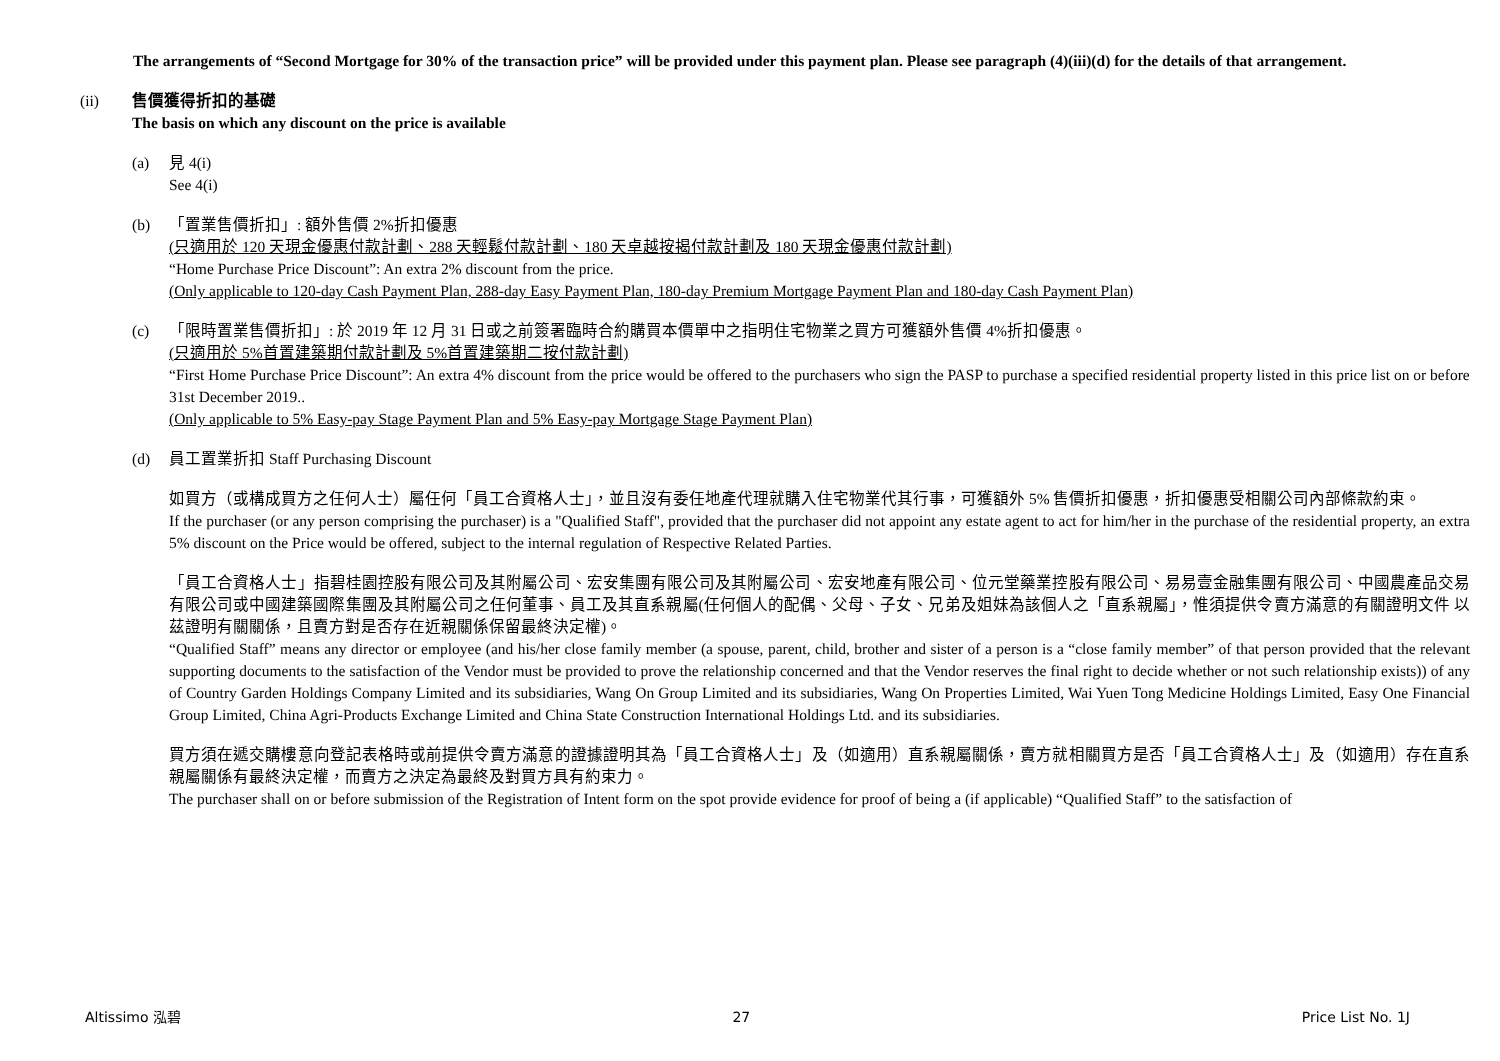The arrangements of “Second Mortgage for 30% of the transaction price” will be provided under this payment plan. Please see paragraph (4)(iii)(d) for the details of that arrangement.
(ii) 售價獲得折扣的基礎
The basis on which any discount on the price is available
(a) 見 4(i)
See 4(i)
(b) 「置業售價折扣」: 額外售價 2%折扣優惠
(只適用於 120 天現金優惠付款計劃、288 天輕鬆付款計劃、180 天卓越按揭付款計劃及 180 天現金優惠付款計劃)
“Home Purchase Price Discount”: An extra 2% discount from the price.
(Only applicable to 120-day Cash Payment Plan, 288-day Easy Payment Plan, 180-day Premium Mortgage Payment Plan and 180-day Cash Payment Plan)
(c) 「限時置業售價折扣」: 於 2019 年 12 月 31 日或之前簽署臨時合約購買本價單中之指明住宅物業之買方可獲額外售價 4%折扣優惠。
(只適用於 5%首置建築期付款計劃及 5%首置建築期二按付款計劃)
“First Home Purchase Price Discount”: An extra 4% discount from the price would be offered to the purchasers who sign the PASP to purchase a specified residential property listed in this price list on or before 31st December 2019..
(Only applicable to 5% Easy-pay Stage Payment Plan and 5% Easy-pay Mortgage Stage Payment Plan)
(d) 員工置業折扣 Staff Purchasing Discount
如買方（或構成買方之任何人士）屬任何「員工合資格人士」，並且沒有委任地產代理就購入住宅物業代其行事，可獲額外 5% 售價折扣優惠，折扣優惠受相關公司內部條款約束。
If the purchaser (or any person comprising the purchaser) is a "Qualified Staff", provided that the purchaser did not appoint any estate agent to act for him/her in the purchase of the residential property, an extra 5% discount on the Price would be offered, subject to the internal regulation of Respective Related Parties.
「員工合資格人士」指碧桂園控股有限公司及其附屬公司、宏安集團有限公司及其附屬公司、宏安地產有限公司、位元堂藥業控股有限公司、易易壹金融集團有限公司、中國農產品交易有限公司或中國建築國際集團及其附屬公司之任何董事、員工及其直系親屬(任何個人的配偶、父母、子女、兄弟及姐妹為該個人之「直系親屬」，惟須提供令賣方滿意的有關證明文件 以茲證明有關關係，且賣方對是否存在近親關係保留最終決定權)。
“Qualified Staff” means any director or employee (and his/her close family member (a spouse, parent, child, brother and sister of a person is a “close family member” of that person provided that the relevant supporting documents to the satisfaction of the Vendor must be provided to prove the relationship concerned and that the Vendor reserves the final right to decide whether or not such relationship exists)) of any of Country Garden Holdings Company Limited and its subsidiaries, Wang On Group Limited and its subsidiaries, Wang On Properties Limited, Wai Yuen Tong Medicine Holdings Limited, Easy One Financial Group Limited, China Agri-Products Exchange Limited and China State Construction International Holdings Ltd. and its subsidiaries.
買方須在遞交購樓意向登記表格時或前提供令賣方滿意的證據證明其為「員工合資格人士」及（如適用）直系親屬關係，賣方就相關買方是否「員工合資格人士」及（如適用）存在直系親屬關係有最終決定權，而賣方之決定為最終及對買方具有約束力。
The purchaser shall on or before submission of the Registration of Intent form on the spot provide evidence for proof of being a (if applicable) “Qualified Staff” to the satisfaction of
Altissimo 泓碧 27 Price List No. 1J